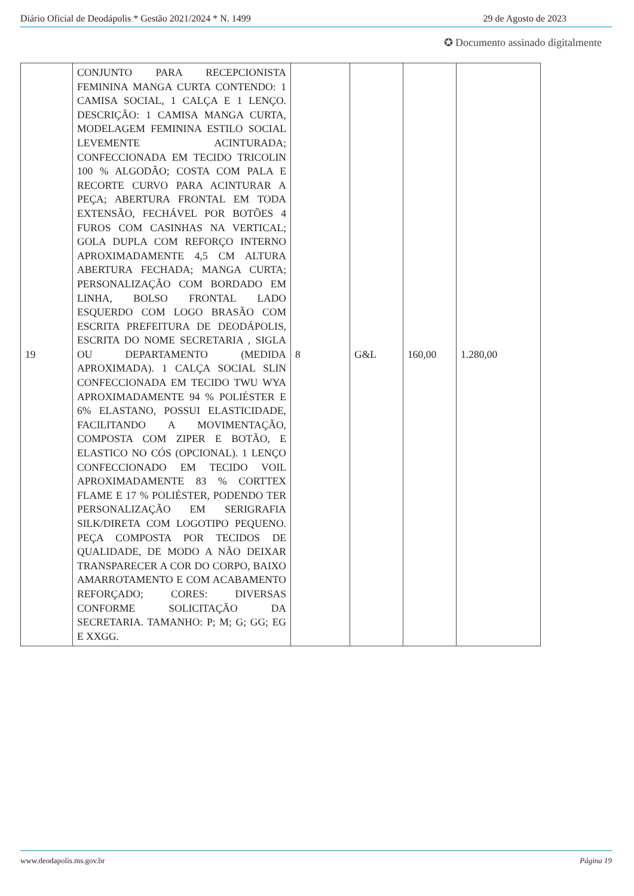Diário Oficial de Deodápolis * Gestão 2021/2024 * N. 1499 29 de Agosto de 2023
✪ Documento assinado digitalmente
| 19 | CONJUNTO PARA RECEPCIONISTA FEMININA MANGA CURTA CONTENDO: 1 CAMISA SOCIAL, 1 CALÇA E 1 LENÇO. DESCRIÇÃO: 1 CAMISA MANGA CURTA, MODELAGEM FEMININA ESTILO SOCIAL LEVEMENTE ACINTURADA; CONFECCIONADA EM TECIDO TRICOLIN 100 % ALGODÃO; COSTA COM PALA E RECORTE CURVO PARA ACINTURAR A PEÇA; ABERTURA FRONTAL EM TODA EXTENSÃO, FECHÁVEL POR BOTÕES 4 FUROS COM CASINHAS NA VERTICAL; GOLA DUPLA COM REFORÇO INTERNO APROXIMADAMENTE 4,5 CM ALTURA ABERTURA FECHADA; MANGA CURTA; PERSONALIZAÇÃO COM BORDADO EM LINHA, BOLSO FRONTAL LADO ESQUERDO COM LOGO BRASÃO COM ESCRITA PREFEITURA DE DEODÁPOLIS, ESCRITA DO NOME SECRETARIA , SIGLA OU DEPARTAMENTO (MEDIDA APROXIMADA). 1 CALÇA SOCIAL SLIN CONFECCIONADA EM TECIDO TWU WYA APROXIMADAMENTE 94 % POLIÉSTER E 6% ELASTANO, POSSUI ELASTICIDADE, FACILITANDO A MOVIMENTAÇÃO, COMPOSTA COM ZIPER E BOTÃO, E ELASTICO NO CÓS (OPCIONAL). 1 LENÇO CONFECCIONADO EM TECIDO VOIL APROXIMADAMENTE 83 % CORTTEX FLAME E 17 % POLIÉSTER, PODENDO TER PERSONALIZAÇÃO EM SERIGRAFIA SILK/DIRETA COM LOGOTIPO PEQUENO. PEÇA COMPOSTA POR TECIDOS DE QUALIDADE, DE MODO A NÃO DEIXAR TRANSPARECER A COR DO CORPO, BAIXO AMARROTAMENTO E COM ACABAMENTO REFORÇADO; CORES: DIVERSAS CONFORME SOLICITAÇÃO DA SECRETARIA. TAMANHO: P; M; G; GG; EG E XXGG. | 8 | G&L | 160,00 | 1.280,00 |
www.deodapolis.ms.gov.br Página 19